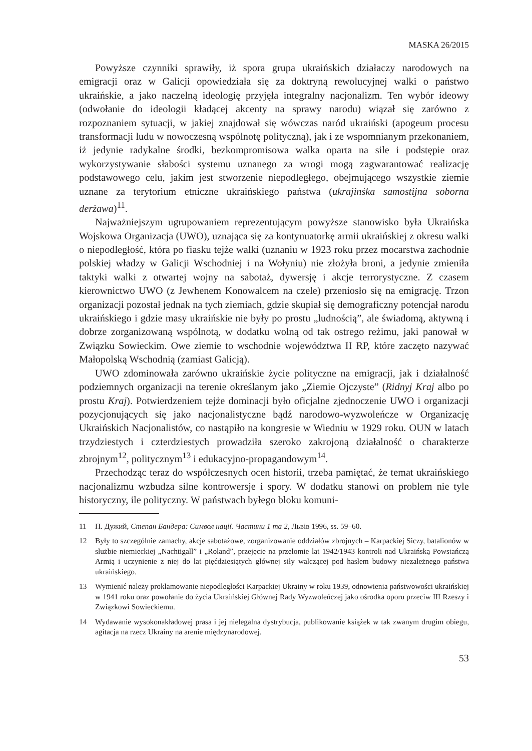MASKA 26/2015
Powyższe czynniki sprawiły, iż spora grupa ukraińskich działaczy narodowych na emigracji oraz w Galicji opowiedziała się za doktryną rewolucyjnej walki o państwo ukraińskie, a jako naczelną ideologię przyjęła integralny nacjonalizm. Ten wybór ideowy (odwołanie do ideologii kładącej akcenty na sprawy narodu) wiązał się zarówno z rozpoznaniem sytuacji, w jakiej znajdował się wówczas naród ukraiński (apogeum procesu transformacji ludu w nowoczesną wspólnotę polityczną), jak i ze wspomnianym przekonaniem, iż jedynie radykalne środki, bezkompromisowa walka oparta na sile i podstępie oraz wykorzystywanie słabości systemu uznanego za wrogi mogą zagwarantować realizację podstawowego celu, jakim jest stworzenie niepodległego, obejmującego wszystkie ziemie uznane za terytorium etniczne ukraińskiego państwa (ukrajinśka samostijna soborna derżawa)<sup>11</sup>.
Najważniejszym ugrupowaniem reprezentującym powyższe stanowisko była Ukraińska Wojskowa Organizacja (UWO), uznająca się za kontynuatorkę armii ukraińskiej z okresu walki o niepodległość, która po fiasku tejże walki (uznaniu w 1923 roku przez mocarstwa zachodnie polskiej władzy w Galicji Wschodniej i na Wołyniu) nie złożyła broni, a jedynie zmieniła taktyki walki z otwartej wojny na sabotaż, dywersję i akcje terrorystyczne. Z czasem kierownictwo UWO (z Jewhenem Konowalcem na czele) przeniosło się na emigrację. Trzon organizacji pozostał jednak na tych ziemiach, gdzie skupiał się demograficzny potencjał narodu ukraińskiego i gdzie masy ukraińskie nie były po prostu „ludnością”, ale świadomą, aktywną i dobrze zorganizowaną wspólnotą, w dodatku wolną od tak ostrego reżimu, jaki panował w Związku Sowieckim. Owe ziemie to wschodnie województwa II RP, które zaczęto nazywać Małopolską Wschodnią (zamiast Galicją).
UWO zdominowała zarówno ukraińskie życie polityczne na emigracji, jak i działalność podziemnych organizacji na terenie określanym jako „Ziemie Ojczyste” (Ridnyj Kraj albo po prostu Kraj). Potwierdzeniem tejże dominacji było oficjalne zjednoczenie UWO i organizacji pozycjonujących się jako nacjonalistyczne bądź narodowo-wyzwoleńcze w Organizację Ukraińskich Nacjonalistów, co nastąpiło na kongresie w Wiedniu w 1929 roku. OUN w latach trzydziestych i czterdziestych prowadziła szeroko zakrojoną działalność o charakterze zbrojnym<sup>12</sup>, politycznym<sup>13</sup> i edukacyjno-propagandowym<sup>14</sup>.
Przechodząc teraz do współczesnych ocen historii, trzeba pamiętać, że temat ukraińskiego nacjonalizmu wzbudza silne kontrowersje i spory. W dodatku stanowi on problem nie tyle historyczny, ile polityczny. W państwach byłego bloku komuni-
11 П. Дужий, Степан Бандера: Символ нації. Частини 1 та 2, Львів 1996, ss. 59–60.
12 Były to szczególnie zamachy, akcje sabotażowe, zorganizowanie oddziałów zbrojnych – Karpackiej Siczy, batalionów w służbie niemieckiej „Nachtigall” i „Roland”, przejęcie na przełomie lat 1942/1943 kontroli nad Ukraińską Powstańczą Armią i uczynienie z niej do lat pięćdziesiątych głównej siły walczącej pod hasłem budowy niezależnego państwa ukraińskiego.
13 Wymienić należy proklamowanie niepodległości Karpackiej Ukrainy w roku 1939, odnowienia państwowości ukraińskiej w 1941 roku oraz powołanie do życia Ukraińskiej Głównej Rady Wyzwoleńczej jako ośrodka oporu przeciw III Rzeszy i Związkowi Sowieckiemu.
14 Wydawanie wysokonakładowej prasa i jej nielegalna dystrybucja, publikowanie książek w tak zwanym drugim obiegu, agitacja na rzecz Ukrainy na arenie międzynarodowej.
53